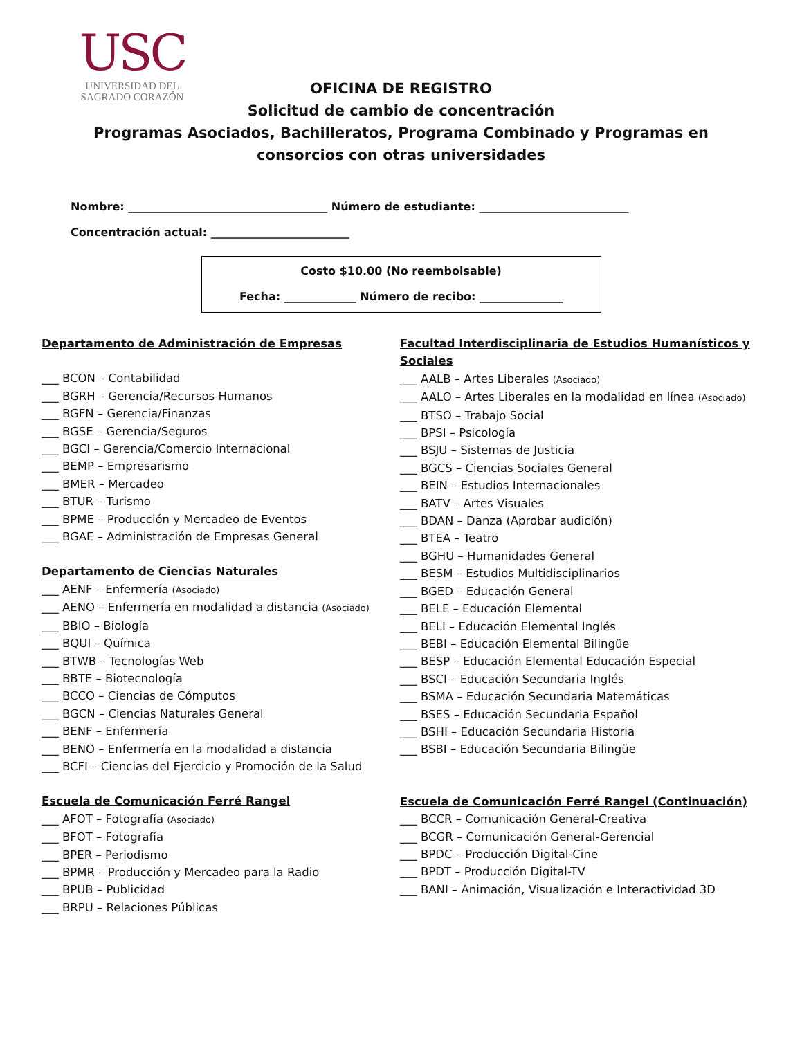USC
UNIVERSIDAD DEL
SAGRADO CORAZÓN
OFICINA DE REGISTRO
Solicitud de cambio de concentración
Programas Asociados, Bachilleratos, Programa Combinado y Programas en
consorcios con otras universidades
Nombre: ____________________________________ Número de estudiante: ___________________________
Concentración actual: _________________________
Costo $10.00 (No reembolsable)
Fecha: _____________ Número de recibo: _______________
Departamento de Administración de Empresas
___ BCON – Contabilidad
___ BGRH – Gerencia/Recursos Humanos
___ BGFN – Gerencia/Finanzas
___ BGSE – Gerencia/Seguros
___ BGCI – Gerencia/Comercio Internacional
___ BEMP – Empresarismo
___ BMER – Mercadeo
___ BTUR – Turismo
___ BPME – Producción y Mercadeo de Eventos
___ BGAE – Administración de Empresas General
Departamento de Ciencias Naturales
___ AENF – Enfermería (Asociado)
___ AENO – Enfermería en modalidad a distancia (Asociado)
___ BBIO – Biología
___ BQUI – Química
___ BTWB – Tecnologías Web
___ BBTE – Biotecnología
___ BCCO – Ciencias de Cómputos
___ BGCN – Ciencias Naturales General
___ BENF – Enfermería
___ BENO – Enfermería en la modalidad a distancia
___ BCFI – Ciencias del Ejercicio y Promoción de la Salud
Escuela de Comunicación Ferré Rangel
___ AFOT – Fotografía (Asociado)
___ BFOT – Fotografía
___ BPER – Periodismo
___ BPMR – Producción y Mercadeo para la Radio
___ BPUB – Publicidad
___ BRPU – Relaciones Públicas
Facultad Interdisciplinaria de Estudios Humanísticos y Sociales
___ AALB – Artes Liberales (Asociado)
___ AALO – Artes Liberales en la modalidad en línea (Asociado)
___ BTSO – Trabajo Social
___ BPSI – Psicología
___ BSJU – Sistemas de Justicia
___ BGCS – Ciencias Sociales General
___ BEIN – Estudios Internacionales
___ BATV – Artes Visuales
___ BDAN – Danza (Aprobar audición)
___ BTEA – Teatro
___ BGHU – Humanidades General
___ BESM – Estudios Multidisciplinarios
___ BGED – Educación General
___ BELE – Educación Elemental
___ BELI – Educación Elemental Inglés
___ BEBI – Educación Elemental Bilingüe
___ BESP – Educación Elemental Educación Especial
___ BSCI – Educación Secundaria Inglés
___ BSMA – Educación Secundaria Matemáticas
___ BSES – Educación Secundaria Español
___ BSHI – Educación Secundaria Historia
___ BSBI – Educación Secundaria Bilingüe
Escuela de Comunicación Ferré Rangel (Continuación)
___ BCCR – Comunicación General-Creativa
___ BCGR – Comunicación General-Gerencial
___ BPDC – Producción Digital-Cine
___ BPDT – Producción Digital-TV
___ BANI – Animación, Visualización e Interactividad 3D